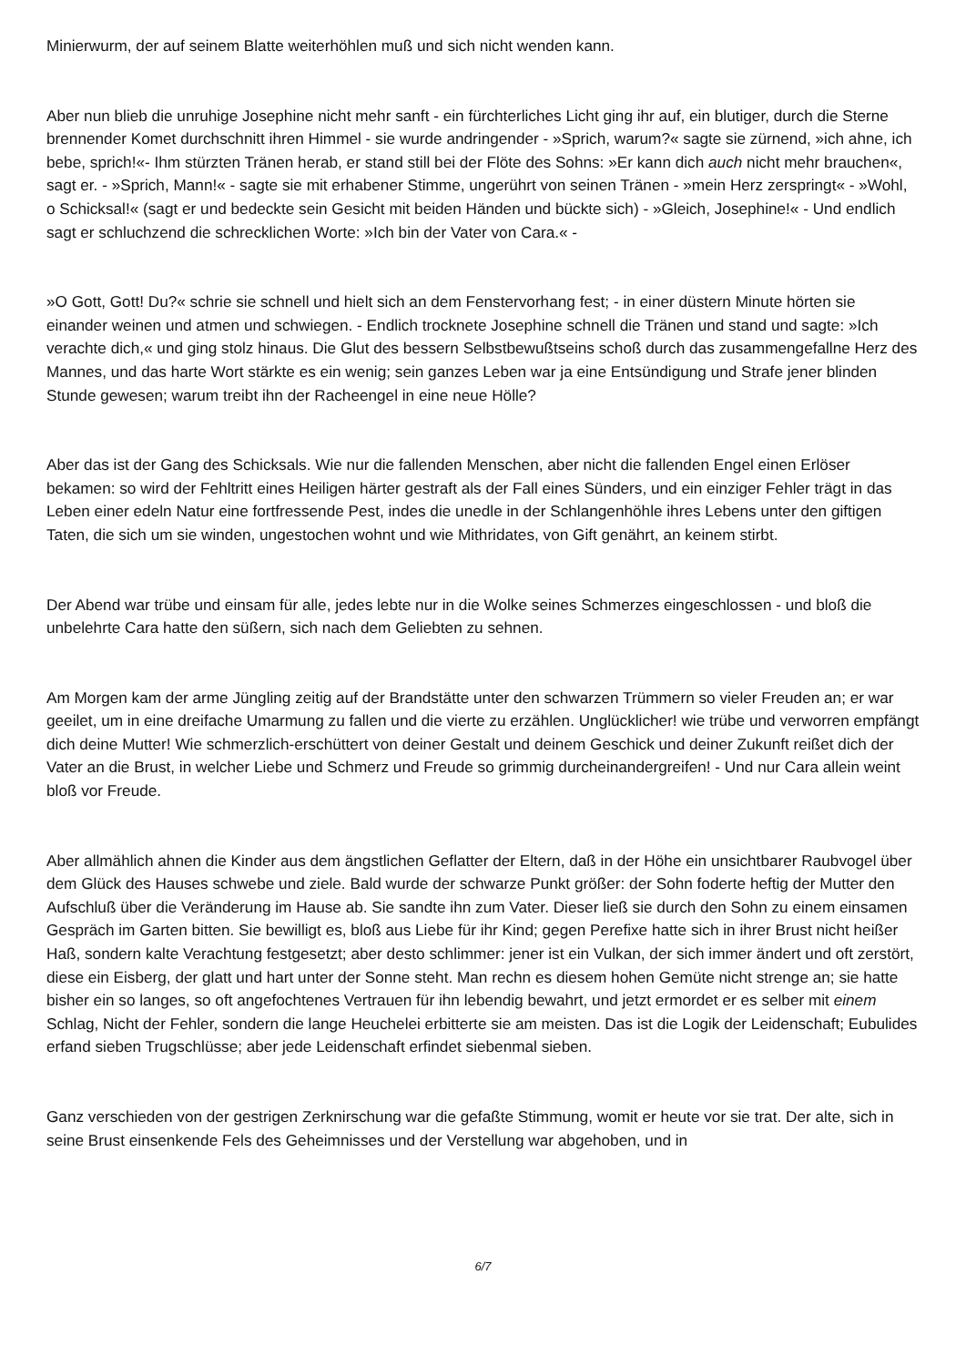Minierwurm, der auf seinem Blatte weiterhöhlen muß und sich nicht wenden kann.
Aber nun blieb die unruhige Josephine nicht mehr sanft - ein fürchterliches Licht ging ihr auf, ein blutiger, durch die Sterne brennender Komet durchschnitt ihren Himmel - sie wurde andringender - »Sprich, warum?« sagte sie zürnend, »ich ahne, ich bebe, sprich!«- Ihm stürzten Tränen herab, er stand still bei der Flöte des Sohns: »Er kann dich auch nicht mehr brauchen«, sagt er. - »Sprich, Mann!« - sagte sie mit erhabener Stimme, ungerührt von seinen Tränen - »mein Herz zerspringt« - »Wohl, o Schicksal!« (sagt er und bedeckte sein Gesicht mit beiden Händen und bückte sich) - »Gleich, Josephine!« - Und endlich sagt er schluchzend die schrecklichen Worte: »Ich bin der Vater von Cara.« -
»O Gott, Gott! Du?« schrie sie schnell und hielt sich an dem Fenstervorhang fest; - in einer düstern Minute hörten sie einander weinen und atmen und schwiegen. - Endlich trocknete Josephine schnell die Tränen und stand und sagte: »Ich verachte dich,« und ging stolz hinaus. Die Glut des bessern Selbstbewußtseins schoß durch das zusammengefallne Herz des Mannes, und das harte Wort stärkte es ein wenig; sein ganzes Leben war ja eine Entsündigung und Strafe jener blinden Stunde gewesen; warum treibt ihn der Racheengel in eine neue Hölle?
Aber das ist der Gang des Schicksals. Wie nur die fallenden Menschen, aber nicht die fallenden Engel einen Erlöser bekamen: so wird der Fehltritt eines Heiligen härter gestraft als der Fall eines Sünders, und ein einziger Fehler trägt in das Leben einer edeln Natur eine fortfressende Pest, indes die unedle in der Schlangenhöhle ihres Lebens unter den giftigen Taten, die sich um sie winden, ungestochen wohnt und wie Mithridates, von Gift genährt, an keinem stirbt.
Der Abend war trübe und einsam für alle, jedes lebte nur in die Wolke seines Schmerzes eingeschlossen - und bloß die unbelehrte Cara hatte den süßern, sich nach dem Geliebten zu sehnen.
Am Morgen kam der arme Jüngling zeitig auf der Brandstätte unter den schwarzen Trümmern so vieler Freuden an; er war geeilet, um in eine dreifache Umarmung zu fallen und die vierte zu erzählen. Unglücklicher! wie trübe und verworren empfängt dich deine Mutter! Wie schmerzlich-erschüttert von deiner Gestalt und deinem Geschick und deiner Zukunft reißet dich der Vater an die Brust, in welcher Liebe und Schmerz und Freude so grimmig durcheinandergreifen! - Und nur Cara allein weint bloß vor Freude.
Aber allmählich ahnen die Kinder aus dem ängstlichen Geflatter der Eltern, daß in der Höhe ein unsichtbarer Raubvogel über dem Glück des Hauses schwebe und ziele. Bald wurde der schwarze Punkt größer: der Sohn foderte heftig der Mutter den Aufschluß über die Veränderung im Hause ab. Sie sandte ihn zum Vater. Dieser ließ sie durch den Sohn zu einem einsamen Gespräch im Garten bitten. Sie bewilligt es, bloß aus Liebe für ihr Kind; gegen Perefixe hatte sich in ihrer Brust nicht heißer Haß, sondern kalte Verachtung festgesetzt; aber desto schlimmer: jener ist ein Vulkan, der sich immer ändert und oft zerstört, diese ein Eisberg, der glatt und hart unter der Sonne steht. Man rechn es diesem hohen Gemüte nicht strenge an; sie hatte bisher ein so langes, so oft angefochtenes Vertrauen für ihn lebendig bewahrt, und jetzt ermordet er es selber mit einem Schlag, Nicht der Fehler, sondern die lange Heuchelei erbitterte sie am meisten. Das ist die Logik der Leidenschaft; Eubulides erfand sieben Trugschlüsse; aber jede Leidenschaft erfindet siebenmal sieben.
Ganz verschieden von der gestrigen Zerknirschung war die gefaßte Stimmung, womit er heute vor sie trat. Der alte, sich in seine Brust einsenkende Fels des Geheimnisses und der Verstellung war abgehoben, und in
6/7